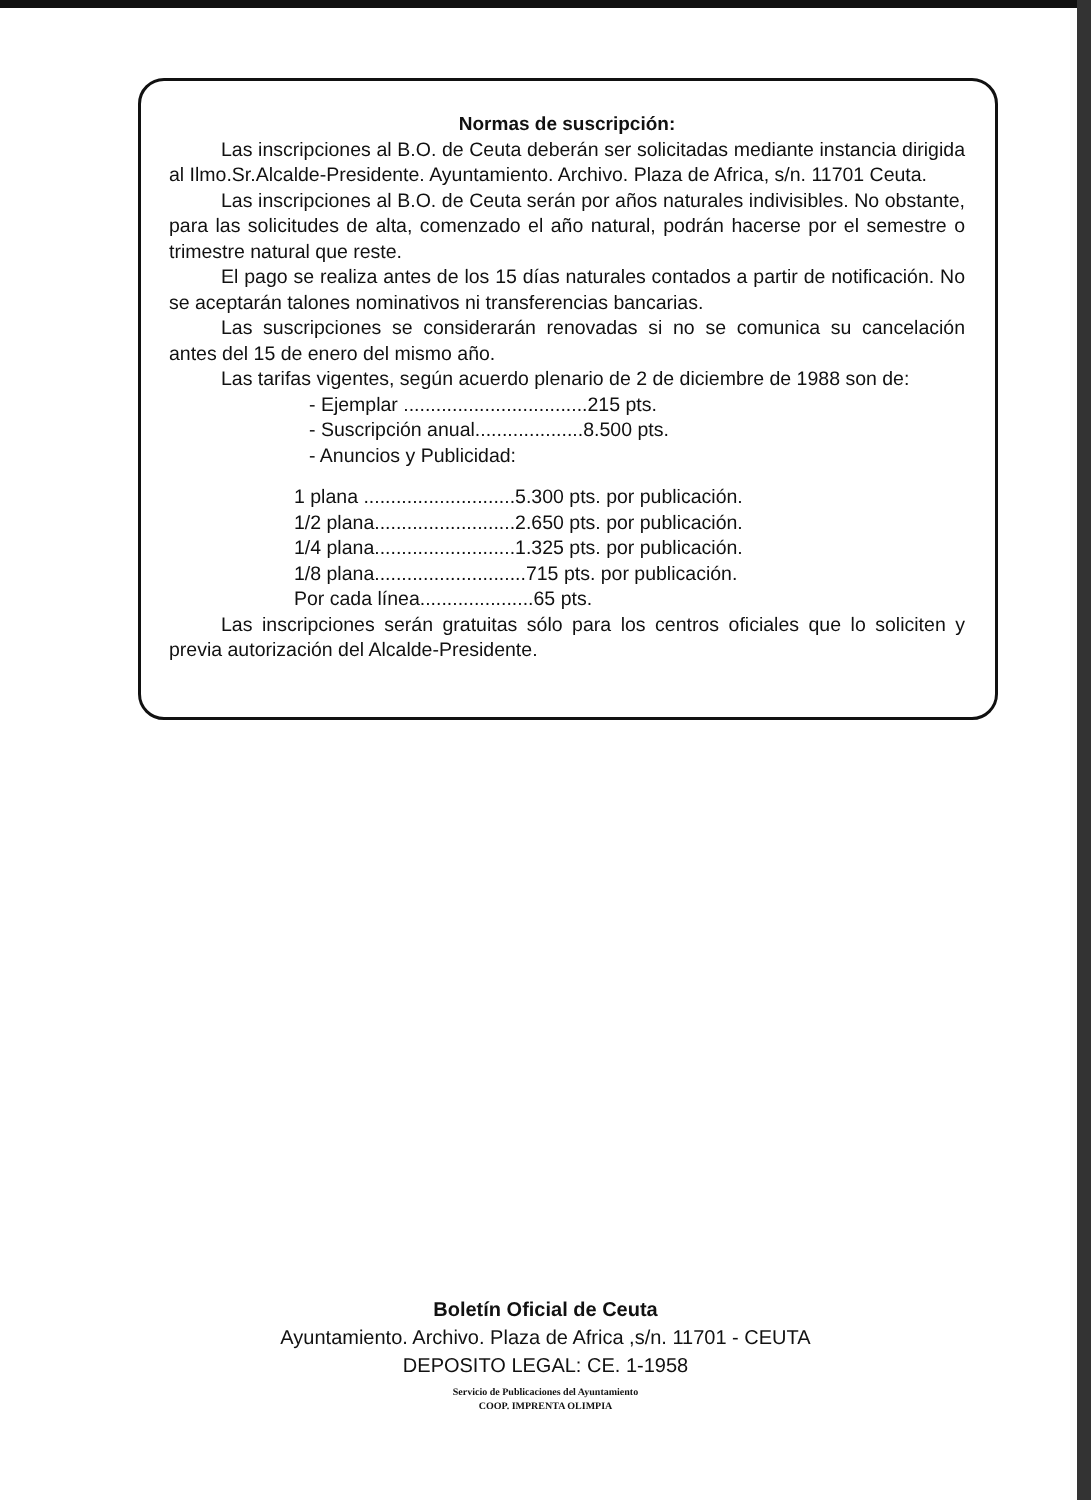Normas de suscripción:
Las inscripciones al B.O. de Ceuta deberán ser solicitadas mediante instancia dirigida al Ilmo.Sr.Alcalde-Presidente. Ayuntamiento. Archivo. Plaza de Africa, s/n. 11701 Ceuta.
Las inscripciones al B.O. de Ceuta serán por años naturales indivisibles. No obstante, para las solicitudes de alta, comenzado el año natural, podrán hacerse por el semestre o trimestre natural que reste.
El pago se realiza antes de los 15 días naturales contados a partir de notificación. No se aceptarán talones nominativos ni transferencias bancarias.
Las suscripciones se considerarán renovadas si no se comunica su cancelación antes del 15 de enero del mismo año.
Las tarifas vigentes, según acuerdo plenario de 2 de diciembre de 1988 son de:
- Ejemplar ..................................215 pts.
- Suscripción anual....................8.500 pts.
- Anuncios y Publicidad:
1 plana ............................5.300 pts. por publicación.
1/2 plana..........................2.650 pts. por publicación.
1/4 plana..........................1.325 pts. por publicación.
1/8 plana............................715 pts. por publicación.
Por cada línea.....................65 pts.
Las inscripciones serán gratuitas sólo para los centros oficiales que lo soliciten y previa autorización del Alcalde-Presidente.
Boletín Oficial de Ceuta
Ayuntamiento. Archivo. Plaza de Africa ,s/n. 11701 - CEUTA
DEPOSITO LEGAL: CE. 1-1958
Servicio de Publicaciones del Ayuntamiento
COOP. IMPRENTA OLIMPIA